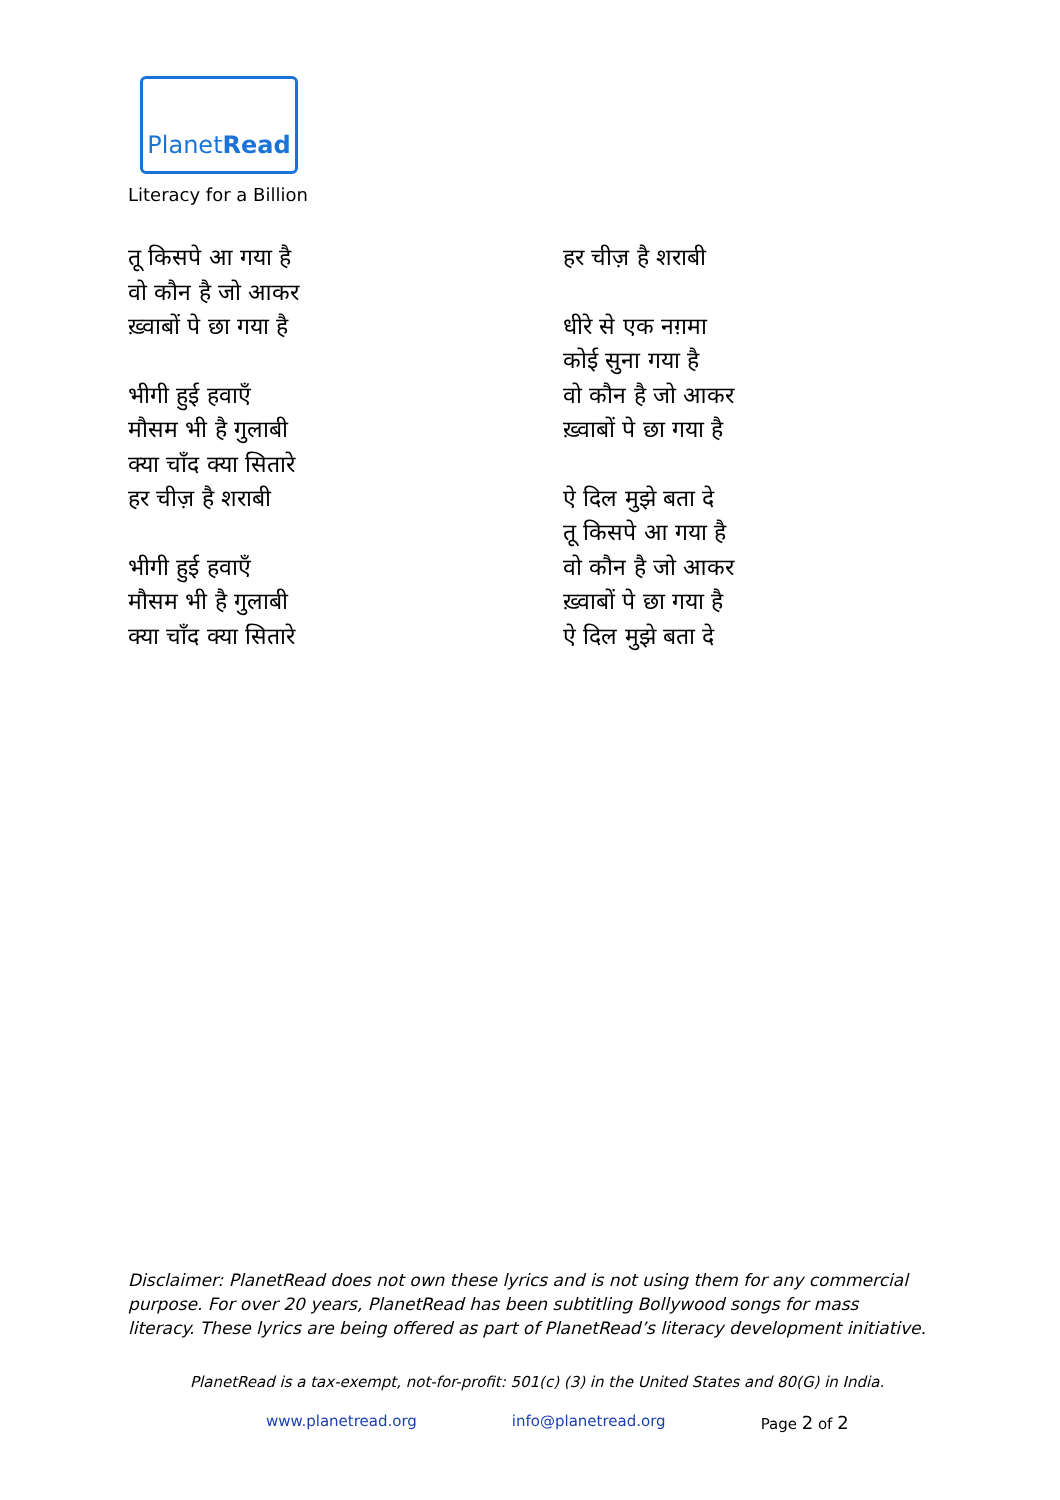PlanetRead
Literacy for a Billion
तू किसपे आ गया है
वो कौन है जो आकर
ख़्वाबों पे छा गया है
भीगी हुई हवाएँ
मौसम भी है गुलाबी
क्या चाँद क्या सितारे
हर चीज़ है शराबी
भीगी हुई हवाएँ
मौसम भी है गुलाबी
क्या चाँद क्या सितारे
हर चीज़ है शराबी
धीरे से एक नग़मा
कोई सुना गया है
वो कौन है जो आकर
ख़्वाबों पे छा गया है
ऐ दिल मुझे बता दे
तू किसपे आ गया है
वो कौन है जो आकर
ख़्वाबों पे छा गया है
ऐ दिल मुझे बता दे
Disclaimer: PlanetRead does not own these lyrics and is not using them for any commercial purpose. For over 20 years, PlanetRead has been subtitling Bollywood songs for mass literacy. These lyrics are being offered as part of PlanetRead’s literacy development initiative.
PlanetRead is a tax-exempt, not-for-profit: 501(c) (3) in the United States and 80(G) in India.
www.planetread.org info@planetread.org Page 2 of 2